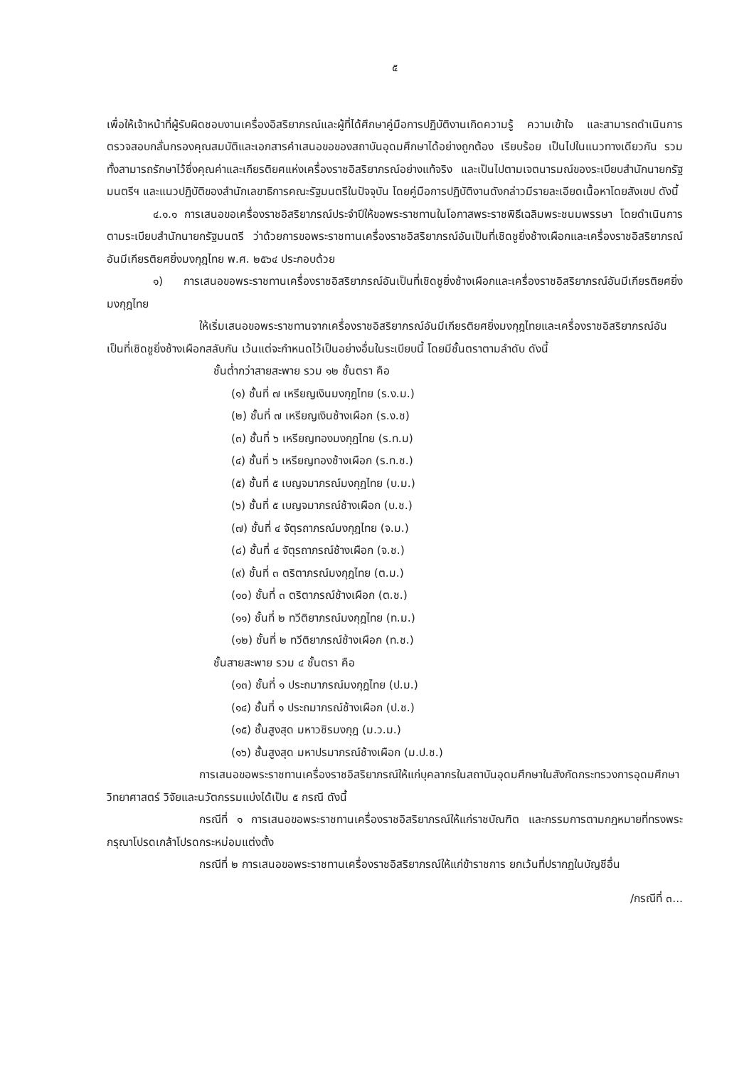๕
เพื่อให้เจ้าหน้าที่ผู้รับผิดชอบงานเครื่องอิสริยาภรณ์และผู้ที่ได้ศึกษาคู่มือการปฏิบัติงานเกิดความรู้ ความเข้าใจ และสามารถดำเนินการตรวจสอบกลั่นกรองคุณสมบัติและเอกสารคำเสนอขอของสถาบันอุดมศึกษาได้อย่างถูกต้อง เรียบร้อย เป็นไปในแนวทางเดียวกัน รวมทั้งสามารถรักษาไว้ซึ่งคุณค่าและเกียรติยศแห่งเครื่องราชอิสริยาภรณ์อย่างแท้จริง และเป็นไปตามเจตนารมณ์ของระเบียบสำนักนายกรัฐมนตรีฯ และแนวปฏิบัติของสำนักเลขาธิการคณะรัฐมนตรีในปัจจุบัน โดยคู่มือการปฏิบัติงานดังกล่าวมีรายละเอียดเนื้อหาโดยสังเขป ดังนี้
๔.๑.๑ การเสนอขอเครื่องราชอิสริยาภรณ์ประจำปีให้ขอพระราชทานในโอกาสพระราชพิธีเฉลิมพระชนมพรรษา โดยดำเนินการตามระเบียบสำนักนายกรัฐมนตรี ว่าด้วยการขอพระราชทานเครื่องราชอิสริยาภรณ์อันเป็นที่เชิดชูยิ่งช้างเผือกและเครื่องราชอิสริยาภรณ์อันมีเกียรติยศยิ่งมงกุฎไทย พ.ศ. ๒๕๖๔ ประกอบด้วย
๑) การเสนอขอพระราชทานเครื่องราชอิสริยาภรณ์อันเป็นที่เชิดชูยิ่งช้างเผือกและเครื่องราชอิสริยาภรณ์อันมีเกียรติยศยิ่งมงกุฎไทย
ให้เริ่มเสนอขอพระราชทานจากเครื่องราชอิสริยาภรณ์อันมีเกียรติยศยิ่งมงกุฎไทยและเครื่องราชอิสริยาภรณ์อันเป็นที่เชิดชูยิ่งช้างเผือกสลับกัน เว้นแต่จะกำหนดไว้เป็นอย่างอื่นในระเบียบนี้ โดยมีชั้นตราตามลำดับ ดังนี้
ชั้นต่ำกว่าสายสะพาย รวม ๑๒ ชั้นตรา คือ
(๑) ชั้นที่ ๗ เหรียญเงินมงกุฎไทย (ร.ง.ม.)
(๒) ชั้นที่ ๗ เหรียญเงินช้างเผือก (ร.ง.ช)
(๓) ชั้นที่ ๖ เหรียญทองมงกุฎไทย (ร.ท.ม)
(๔) ชั้นที่ ๖ เหรียญทองช้างเผือก (ร.ท.ช.)
(๕) ชั้นที่ ๕ เบญจมาภรณ์มงกุฎไทย (บ.ม.)
(๖) ชั้นที่ ๕ เบญจมาภรณ์ช้างเผือก (บ.ช.)
(๗) ชั้นที่ ๔ จัตุรถาภรณ์มงกุฎไทย (จ.ม.)
(๘) ชั้นที่ ๔ จัตุรถาภรณ์ช้างเผือก (จ.ช.)
(๙) ชั้นที่ ๓ ตริตาภรณ์มงกุฎไทย (ต.ม.)
(๑๐) ชั้นที่ ๓ ตริตาภรณ์ช้างเผือก (ต.ช.)
(๑๑) ชั้นที่ ๒ ทวีติยาภรณ์มงกุฎไทย (ท.ม.)
(๑๒) ชั้นที่ ๒ ทวีติยาภรณ์ช้างเผือก (ท.ช.)
ชั้นสายสะพาย รวม ๔ ชั้นตรา คือ
(๑๓) ชั้นที่ ๑ ประถมาภรณ์มงกุฎไทย (ป.ม.)
(๑๔) ชั้นที่ ๑ ประถมาภรณ์ช้างเผือก (ป.ช.)
(๑๕) ชั้นสูงสุด มหาวชิรมงกุฎ (ม.ว.ม.)
(๑๖) ชั้นสูงสุด มหาปรมาภรณ์ช้างเผือก (ม.ป.ช.)
การเสนอขอพระราชทานเครื่องราชอิสริยาภรณ์ให้แก่บุคลากรในสถาบันอุดมศึกษาในสังกัดกระทรวงการอุดมศึกษา วิทยาศาสตร์ วิจัยและนวัตกรรมแบ่งได้เป็น ๕ กรณี ดังนี้
กรณีที่ ๑ การเสนอขอพระราชทานเครื่องราชอิสริยาภรณ์ให้แก่ราชบัณฑิต และกรรมการตามกฎหมายที่ทรงพระกรุณาโปรดเกล้าโปรดกระหม่อมแต่งตั้ง
กรณีที่ ๒ การเสนอขอพระราชทานเครื่องราชอิสริยาภรณ์ให้แก่ข้าราชการ ยกเว้นที่ปรากฏในบัญชีอื่น
/กรณีที่ ๓...